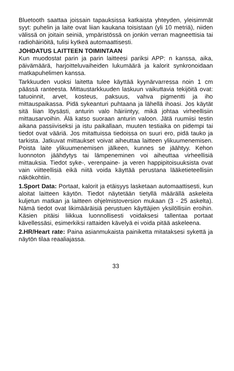Bluetooth saattaa joissain tapauksissa katkaista yhteyden, yleisimmät syyt: puhelin ja laite ovat liian kaukana toisistaan (yli 10 metriä), niiden välissä on joitain seiniä, ympäristössä on jonkin verran magneettisia tai radiohäiriöitä, tulisi kytkeä automaattisesti.
JOHDATUS LAITTEEN TOIMINTAAN
Kun muodostat parin ja parin laitteesi pariksi APP: n kanssa, aika, päivämäärä, harjoitteluvaiheiden lukumäärä ja kalorit synkronoidaan matkapuhelimen kanssa.
Tarkkuuden vuoksi laitetta tulee käyttää kyynärvarressa noin 1 cm päässä ranteesta. Mittaustarkkuuden laskuun vaikuttavia tekijöitä ovat: tatuoinnit, arvet, kosteus, paksuus, vahva pigmentti ja iho mittauspaikassa. Pidä sykeanturi puhtaana ja lähellä ihoasi. Jos käytät sitä liian löysästi, anturin valo häiriintyy, mikä johtaa virheellisiin mittausarvoihin. Älä katso suoraan anturin valoon. Jätä ruumiisi testin aikana passiiviseksi ja istu paikallaan, muuten testiaika on pidempi tai tiedot ovat vääriä. Jos mitattuissa tiedoissa on suuri ero, pidä tauko ja tarkista. Jatkuvat mittaukset voivat aiheuttaa laitteen ylikuumenemisen. Poista laite ylikuumenemisen jälkeen, kunnes se jäähtyy. Kehon luonnoton jäähdytys tai lämpeneminen voi aiheuttaa virheellisiä mittauksia. Tiedot syke-, verenpaine- ja veren happipitoisuuksista ovat vain viitteellisiä eikä niitä voida käyttää perustana lääketieteellisiin näkökohtiin.
1.Sport Data: Portaat, kalorit ja etäisyys lasketaan automaattisesti, kun aloitat laitteen käytön. Tiedot näytetään tietyllä määrällä askeleita kuljetun matkan ja laitteen ohjelmistoversion mukaan (3 - 25 askelta). Nämä tiedot ovat likimääräisiä perustuen käyttäjien yksilöllisiin eroihin. Käsien pitäisi liikkua luonnollisesti voidaksesi tallentaa portaat kävellessäsi, esimerkiksi rattaiden kävelyä ei voida pitää askeleena.
2.HR/Heart rate: Paina asianmukaista painiketta mitataksesi sykettä ja näytön tilaa reaaliajassa.
33